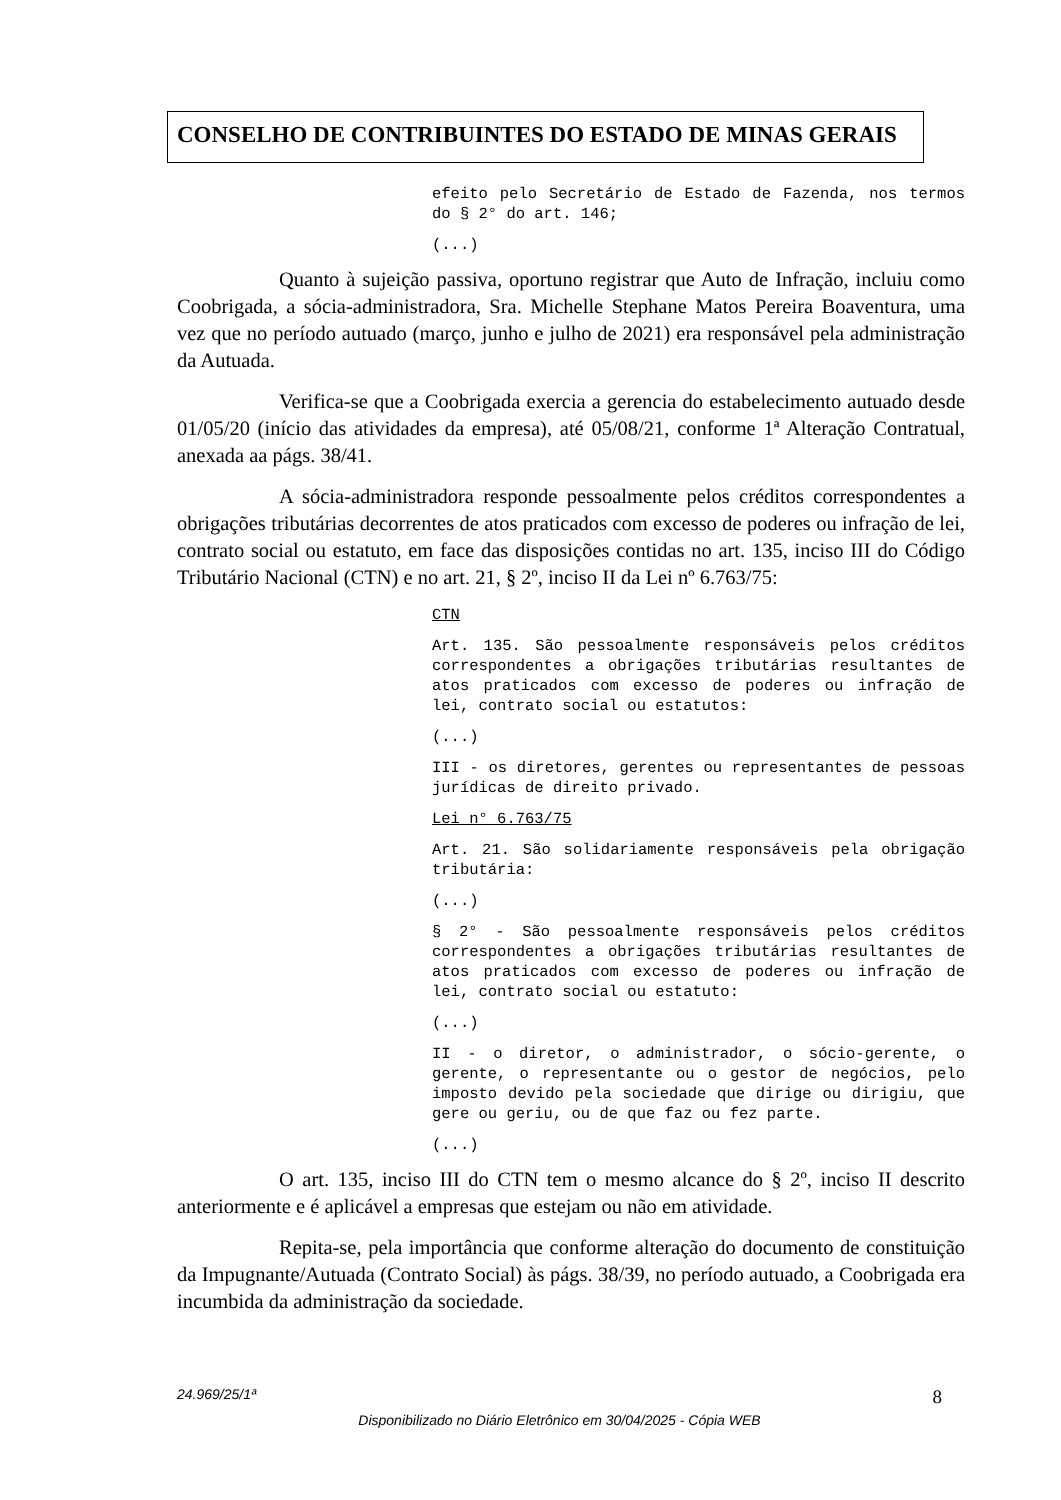CONSELHO DE CONTRIBUINTES DO ESTADO DE MINAS GERAIS
efeito pelo Secretário de Estado de Fazenda, nos termos do § 2° do art. 146;
(...)
Quanto à sujeição passiva, oportuno registrar que Auto de Infração, incluiu como Coobrigada, a sócia-administradora, Sra. Michelle Stephane Matos Pereira Boaventura, uma vez que no período autuado (março, junho e julho de 2021) era responsável pela administração da Autuada.
Verifica-se que a Coobrigada exercia a gerencia do estabelecimento autuado desde 01/05/20 (início das atividades da empresa), até 05/08/21, conforme 1ª Alteração Contratual, anexada aa págs. 38/41.
A sócia-administradora responde pessoalmente pelos créditos correspondentes a obrigações tributárias decorrentes de atos praticados com excesso de poderes ou infração de lei, contrato social ou estatuto, em face das disposições contidas no art. 135, inciso III do Código Tributário Nacional (CTN) e no art. 21, § 2º, inciso II da Lei nº 6.763/75:
CTN
Art. 135. São pessoalmente responsáveis pelos créditos correspondentes a obrigações tributárias resultantes de atos praticados com excesso de poderes ou infração de lei, contrato social ou estatutos:
(...)
III - os diretores, gerentes ou representantes de pessoas jurídicas de direito privado.
Lei n° 6.763/75
Art. 21. São solidariamente responsáveis pela obrigação tributária:
(...)
§ 2° - São pessoalmente responsáveis pelos créditos correspondentes a obrigações tributárias resultantes de atos praticados com excesso de poderes ou infração de lei, contrato social ou estatuto:
(...)
II - o diretor, o administrador, o sócio-gerente, o gerente, o representante ou o gestor de negócios, pelo imposto devido pela sociedade que dirige ou dirigiu, que gere ou geriu, ou de que faz ou fez parte.
(...)
O art. 135, inciso III do CTN tem o mesmo alcance do § 2º, inciso II descrito anteriormente e é aplicável a empresas que estejam ou não em atividade.
Repita-se, pela importância que conforme alteração do documento de constituição da Impugnante/Autuada (Contrato Social) às págs. 38/39, no período autuado, a Coobrigada era incumbida da administração da sociedade.
24.969/25/1ª 8
Disponibilizado no Diário Eletrônico em 30/04/2025 - Cópia WEB